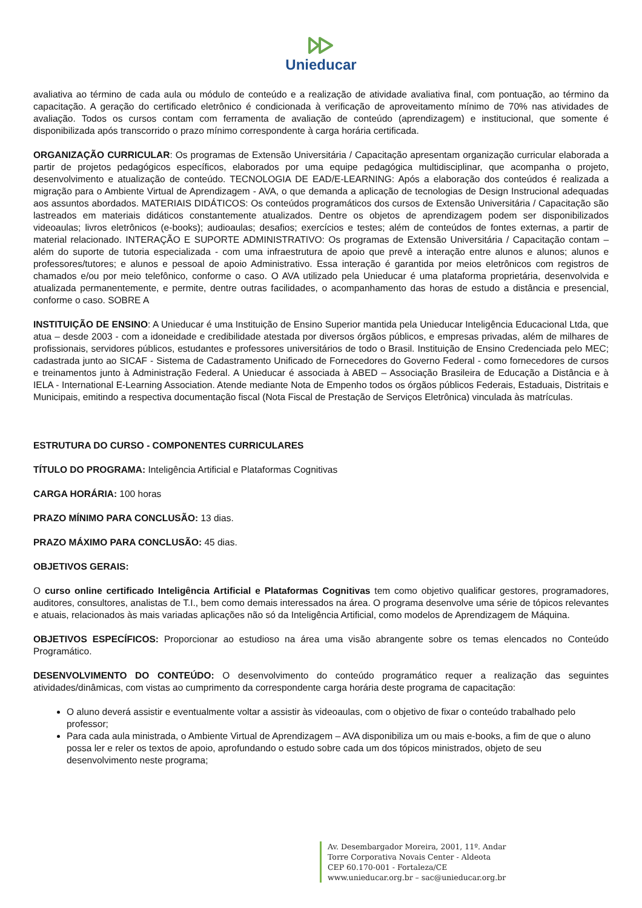Unieducar
avaliativa ao término de cada aula ou módulo de conteúdo e a realização de atividade avaliativa final, com pontuação, ao término da capacitação. A geração do certificado eletrônico é condicionada à verificação de aproveitamento mínimo de 70% nas atividades de avaliação. Todos os cursos contam com ferramenta de avaliação de conteúdo (aprendizagem) e institucional, que somente é disponibilizada após transcorrido o prazo mínimo correspondente à carga horária certificada.
ORGANIZAÇÃO CURRICULAR: Os programas de Extensão Universitária / Capacitação apresentam organização curricular elaborada a partir de projetos pedagógicos específicos, elaborados por uma equipe pedagógica multidisciplinar, que acompanha o projeto, desenvolvimento e atualização de conteúdo. TECNOLOGIA DE EAD/E-LEARNING: Após a elaboração dos conteúdos é realizada a migração para o Ambiente Virtual de Aprendizagem - AVA, o que demanda a aplicação de tecnologias de Design Instrucional adequadas aos assuntos abordados. MATERIAIS DIDÁTICOS: Os conteúdos programáticos dos cursos de Extensão Universitária / Capacitação são lastreados em materiais didáticos constantemente atualizados. Dentre os objetos de aprendizagem podem ser disponibilizados videoaulas; livros eletrônicos (e-books); audioaulas; desafios; exercícios e testes; além de conteúdos de fontes externas, a partir de material relacionado. INTERAÇÃO E SUPORTE ADMINISTRATIVO: Os programas de Extensão Universitária / Capacitação contam – além do suporte de tutoria especializada - com uma infraestrutura de apoio que prevê a interação entre alunos e alunos; alunos e professores/tutores; e alunos e pessoal de apoio Administrativo. Essa interação é garantida por meios eletrônicos com registros de chamados e/ou por meio telefônico, conforme o caso. O AVA utilizado pela Unieducar é uma plataforma proprietária, desenvolvida e atualizada permanentemente, e permite, dentre outras facilidades, o acompanhamento das horas de estudo a distância e presencial, conforme o caso. SOBRE A
INSTITUIÇÃO DE ENSINO: A Unieducar é uma Instituição de Ensino Superior mantida pela Unieducar Inteligência Educacional Ltda, que atua – desde 2003 - com a idoneidade e credibilidade atestada por diversos órgãos públicos, e empresas privadas, além de milhares de profissionais, servidores públicos, estudantes e professores universitários de todo o Brasil. Instituição de Ensino Credenciada pelo MEC; cadastrada junto ao SICAF - Sistema de Cadastramento Unificado de Fornecedores do Governo Federal - como fornecedores de cursos e treinamentos junto à Administração Federal. A Unieducar é associada à ABED – Associação Brasileira de Educação a Distância e à IELA - International E-Learning Association. Atende mediante Nota de Empenho todos os órgãos públicos Federais, Estaduais, Distritais e Municipais, emitindo a respectiva documentação fiscal (Nota Fiscal de Prestação de Serviços Eletrônica) vinculada às matrículas.
ESTRUTURA DO CURSO - COMPONENTES CURRICULARES
TÍTULO DO PROGRAMA: Inteligência Artificial e Plataformas Cognitivas
CARGA HORÁRIA: 100 horas
PRAZO MÍNIMO PARA CONCLUSÃO: 13 dias.
PRAZO MÁXIMO PARA CONCLUSÃO: 45 dias.
OBJETIVOS GERAIS:
O curso online certificado Inteligência Artificial e Plataformas Cognitivas tem como objetivo qualificar gestores, programadores, auditores, consultores, analistas de T.I., bem como demais interessados na área. O programa desenvolve uma série de tópicos relevantes e atuais, relacionados às mais variadas aplicações não só da Inteligência Artificial, como modelos de Aprendizagem de Máquina.
OBJETIVOS ESPECÍFICOS: Proporcionar ao estudioso na área uma visão abrangente sobre os temas elencados no Conteúdo Programático.
DESENVOLVIMENTO DO CONTEÚDO: O desenvolvimento do conteúdo programático requer a realização das seguintes atividades/dinâmicas, com vistas ao cumprimento da correspondente carga horária deste programa de capacitação:
O aluno deverá assistir e eventualmente voltar a assistir às videoaulas, com o objetivo de fixar o conteúdo trabalhado pelo professor;
Para cada aula ministrada, o Ambiente Virtual de Aprendizagem – AVA disponibiliza um ou mais e-books, a fim de que o aluno possa ler e reler os textos de apoio, aprofundando o estudo sobre cada um dos tópicos ministrados, objeto de seu desenvolvimento neste programa;
Av. Desembargador Moreira, 2001, 11º. Andar
Torre Corporativa Novais Center - Aldeota
CEP 60.170-001 - Fortaleza/CE
www.unieducar.org.br – sac@unieducar.org.br